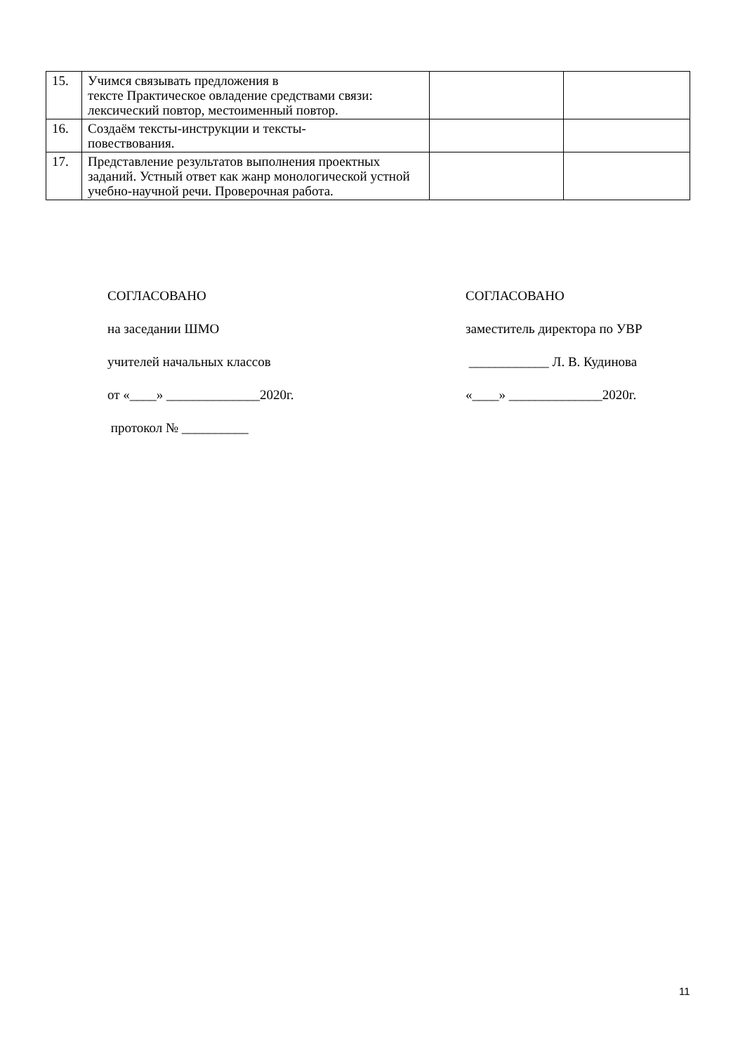| 15. | Учимся связывать предложения в тексте Практическое овладение средствами связи: лексический повтор, местоименный повтор. | | |
| 16. | Создаём тексты-инструкции и тексты- повествования. | | |
| 17. | Представление результатов выполнения проектных заданий. Устный ответ как жанр монологической устной учебно-научной речи. Проверочная работа. | | |
СОГЛАСОВАНО
на заседании ШМО
учителей начальных классов
от «____» ______________2020г.
протокол № __________
СОГЛАСОВАНО
заместитель директора по УВР
____________ Л. В. Кудинова
«____» ______________2020г.
11